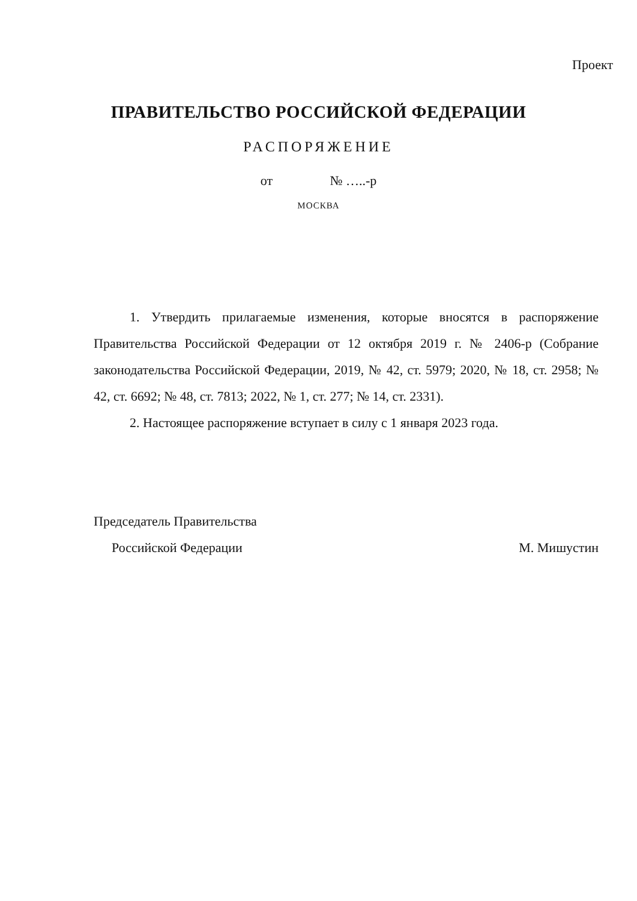Проект
ПРАВИТЕЛЬСТВО РОССИЙСКОЙ ФЕДЕРАЦИИ
РАСПОРЯЖЕНИЕ
от № …..-р
МОСКВА
1. Утвердить прилагаемые изменения, которые вносятся в распоряжение Правительства Российской Федерации от 12 октября 2019 г. № 2406-р (Собрание законодательства Российской Федерации, 2019, № 42, ст. 5979; 2020, № 18, ст. 2958; № 42, ст. 6692; № 48, ст. 7813; 2022, № 1, ст. 277; № 14, ст. 2331).
2. Настоящее распоряжение вступает в силу с 1 января 2023 года.
Председатель Правительства
Российской Федерации М. Мишустин